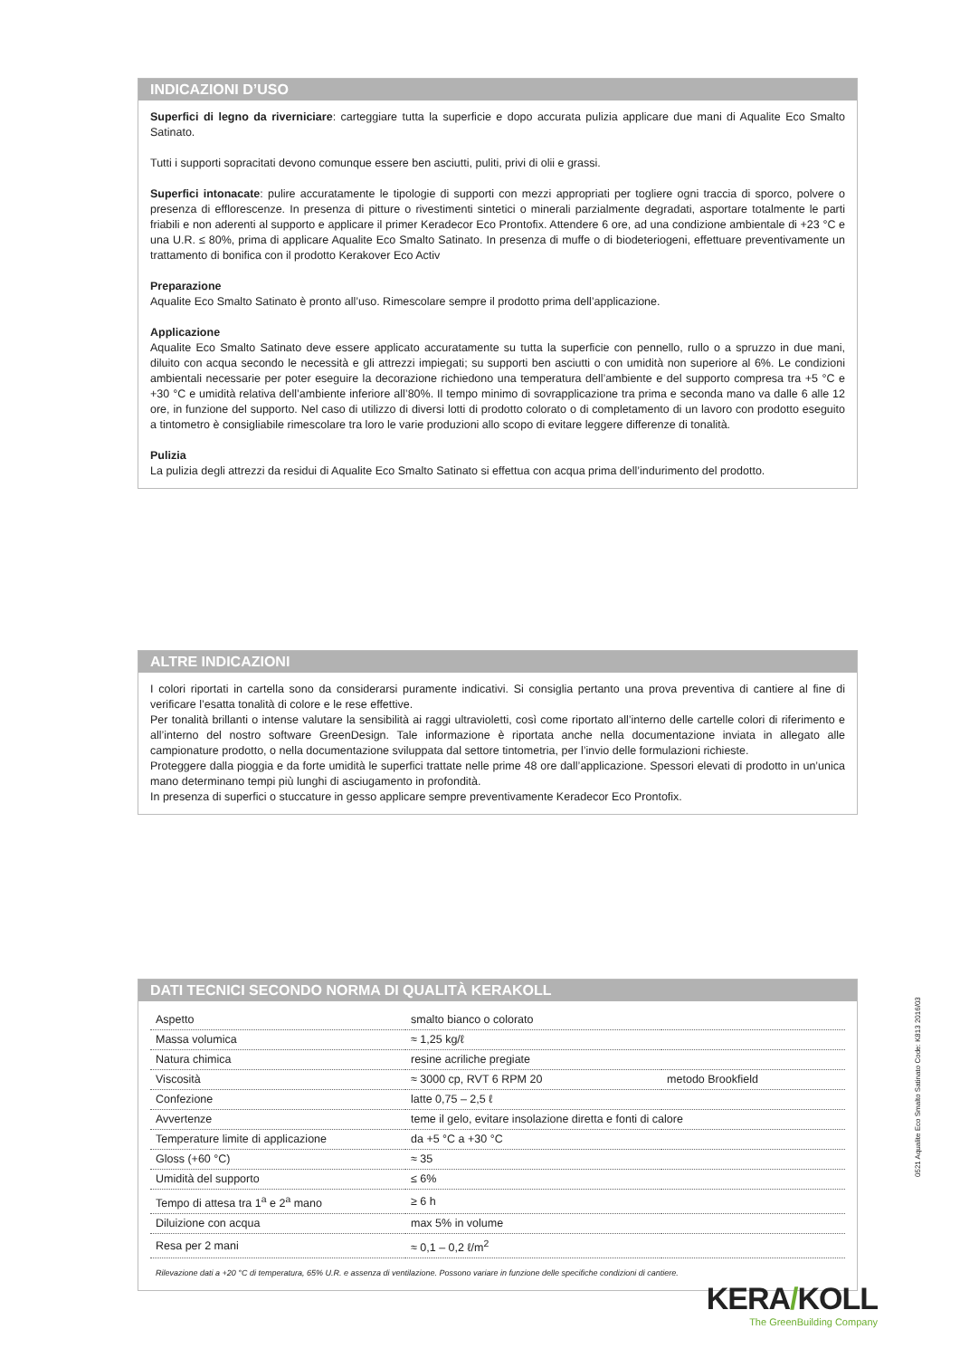INDICAZIONI D’USO
Superfici di legno da riverniciare: carteggiare tutta la superficie e dopo accurata pulizia applicare due mani di Aqualite Eco Smalto Satinato.
Tutti i supporti sopracitati devono comunque essere ben asciutti, puliti, privi di olii e grassi.
Superfici intonacate: pulire accuratamente le tipologie di supporti con mezzi appropriati per togliere ogni traccia di sporco, polvere o presenza di efflorescenze. In presenza di pitture o rivestimenti sintetici o minerali parzialmente degradati, asportare totalmente le parti friabili e non aderenti al supporto e applicare il primer Keradecor Eco Prontofix. Attendere 6 ore, ad una condizione ambientale di +23 °C e una U.R. ≤ 80%, prima di applicare Aqualite Eco Smalto Satinato. In presenza di muffe o di biodeteriogeni, effettuare preventivamente un trattamento di bonifica con il prodotto Kerakover Eco Activ
Preparazione
Aqualite Eco Smalto Satinato è pronto all’uso. Rimescolare sempre il prodotto prima dell’applicazione.
Applicazione
Aqualite Eco Smalto Satinato deve essere applicato accuratamente su tutta la superficie con pennello, rullo o a spruzzo in due mani, diluito con acqua secondo le necessità e gli attrezzi impiegati; su supporti ben asciutti o con umidità non superiore al 6%. Le condizioni ambientali necessarie per poter eseguire la decorazione richiedono una temperatura dell’ambiente e del supporto compresa tra +5 °C e +30 °C e umidità relativa dell’ambiente inferiore all’80%. Il tempo minimo di sovrapplicazione tra prima e seconda mano va dalle 6 alle 12 ore, in funzione del supporto. Nel caso di utilizzo di diversi lotti di prodotto colorato o di completamento di un lavoro con prodotto eseguito a tintometro è consigliabile rimescolare tra loro le varie produzioni allo scopo di evitare leggere differenze di tonalità.
Pulizia
La pulizia degli attrezzi da residui di Aqualite Eco Smalto Satinato si effettua con acqua prima dell’indurimento del prodotto.
ALTRE INDICAZIONI
I colori riportati in cartella sono da considerarsi puramente indicativi. Si consiglia pertanto una prova preventiva di cantiere al fine di verificare l’esatta tonalità di colore e le rese effettive.
Per tonalità brillanti o intense valutare la sensibilità ai raggi ultravioletti, così come riportato all’interno delle cartelle colori di riferimento e all’interno del nostro software GreenDesign. Tale informazione è riportata anche nella documentazione inviata in allegato alle campionature prodotto, o nella documentazione sviluppata dal settore tintometria, per l’invio delle formulazioni richieste.
Proteggere dalla pioggia e da forte umidità le superfici trattate nelle prime 48 ore dall’applicazione. Spessori elevati di prodotto in un’unica mano determinano tempi più lunghi di asciugamento in profondità.
In presenza di superfici o stuccature in gesso applicare sempre preventivamente Keradecor Eco Prontofix.
DATI TECNICI SECONDO NORMA DI QUALITÀ KERAKOLL
| Aspetto | smalto bianco o colorato | |
| Massa volumica | ≈ 1,25 kg/ℓ | |
| Natura chimica | resine acriliche pregiate | |
| Viscosità | ≈ 3000 cp, RVT 6 RPM 20 | metodo Brookfield |
| Confezione | latte 0,75 – 2,5 ℓ | |
| Avvertenze | teme il gelo, evitare insolazione diretta e fonti di calore | |
| Temperature limite di applicazione | da +5 °C a +30 °C | |
| Gloss (+60 °C) | ≈ 35 | |
| Umidità del supporto | ≤ 6% | |
| Tempo di attesa tra 1<sup>a</sup> e 2<sup>a</sup> mano | ≥ 6 h | |
| Diluizione con acqua | max 5% in volume | |
| Resa per 2 mani | ≈ 0,1 – 0,2 ℓ/m<sup>2</sup> | |
Rilevazione dati a +20 °C di temperatura, 65% U.R. e assenza di ventilazione. Possono variare in funzione delle specifiche condizioni di cantiere.
0521 Aqualite Eco Smalto Satinato Code: K813 2016/03
KERA/KOLL
The GreenBuilding Company